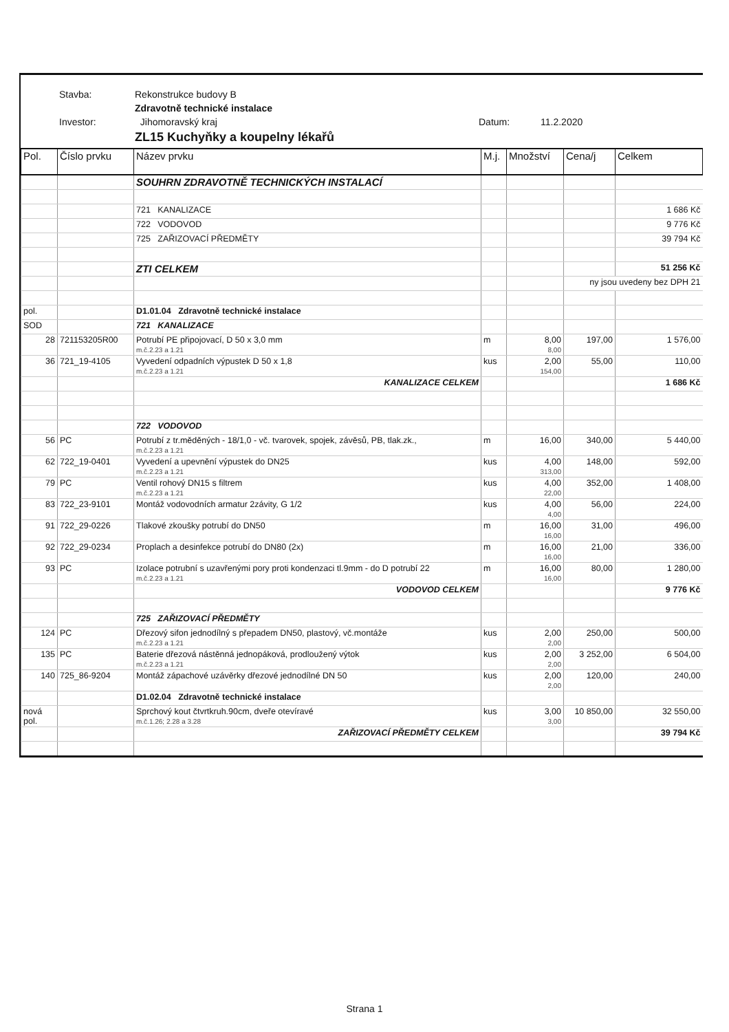Stavba: Rekonstrukce budovy B
Zdravotně technické instalace
Investor: Jihomoravský kraj Datum: 11.2.2020
ZL15 Kuchyňky a koupelny lékařů
| Pol. | Číslo prvku | Název prvku | M.j. | Množství | Cena/j | Celkem |
| --- | --- | --- | --- | --- | --- | --- |
| | | SOUHRN ZDRAVOTNĚ TECHNICKÝCH INSTALACÍ | | | | |
| | | 721 KANALIZACE | | | | 1 686 Kč |
| | | 722 VODOVOD | | | | 9 776 Kč |
| | | 725 ZAŘIZOVACÍ PŘEDMĚTY | | | | 39 794 Kč |
| | | ZTI CELKEM | | | | 51 256 Kč |
| | | | | | ny jsou uvedeny bez DPH 21 | |
| pol. | | D1.01.04 Zdravotně technické instalace | | | | |
| SOD | | 721 KANALIZACE | | | | |
| 28 | 721153205R00 | Potrubí PE připojovací, D 50 x 3,0 mm m.č.2.23 a 1.21 | m | 8,00 8,00 | 197,00 | 1 576,00 |
| 36 | 721_19-4105 | Vyvedení odpadních výpustek D 50 x 1,8 m.č.2.23 a 1.21 | kus | 2,00 154,00 | 55,00 | 110,00 |
| | | KANALIZACE CELKEM | | | | 1 686 Kč |
| | | 722 VODOVOD | | | | |
| 56 | PC | Potrubí z tr.měděných - 18/1,0 - vč. tvarovek, spojek, závěsů, PB, tlak.zk., m.č.2.23 a 1.21 | m | 16,00 | 340,00 | 5 440,00 |
| 62 | 722_19-0401 | Vyvedení a upevnění výpustek do DN25 m.č.2.23 a 1.21 | kus | 4,00 313,00 | 148,00 | 592,00 |
| 79 | PC | Ventil rohový DN15 s filtrem m.č.2.23 a 1.21 | kus | 4,00 22,00 | 352,00 | 1 408,00 |
| 83 | 722_23-9101 | Montáž vodovodních armatur 2závity, G 1/2 | kus | 4,00 4,00 | 56,00 | 224,00 |
| 91 | 722_29-0226 | Tlakové zkoušky potrubí do DN50 | m | 16,00 16,00 | 31,00 | 496,00 |
| 92 | 722_29-0234 | Proplach a desinfekce potrubí do DN80 (2x) | m | 16,00 16,00 | 21,00 | 336,00 |
| 93 | PC | Izolace potrubní s uzavřenými pory proti kondenzaci tl.9mm - do D potrubí 22 m.č.2.23 a 1.21 | m | 16,00 16,00 | 80,00 | 1 280,00 |
| | | VODOVOD CELKEM | | | | 9 776 Kč |
| | | 725 ZAŘIZOVACÍ PŘEDMĚTY | | | | |
| 124 | PC | Dřezový sifon jednodílný s přepadem DN50, plastový, vč.montáže m.č.2.23 a 1.21 | kus | 2,00 2,00 | 250,00 | 500,00 |
| 135 | PC | Baterie dřezová nástěnná jednopáková, prodloužený výtok m.č.2.23 a 1.21 | kus | 2,00 2,00 | 3 252,00 | 6 504,00 |
| 140 | 725_86-9204 | Montáž zápachové uzávěrky dřezové jednodílné DN 50 | kus | 2,00 2,00 | 120,00 | 240,00 |
| | | D1.02.04 Zdravotně technické instalace | | | | |
| nová pol. | | Sprchový kout čtvrtkruh.90cm, dveře otevíravé m.č.1.26; 2.28 a 3.28 | kus | 3,00 3,00 | 10 850,00 | 32 550,00 |
| | | ZAŘIZOVACÍ PŘEDMĚTY CELKEM | | | | 39 794 Kč |
Strana 1